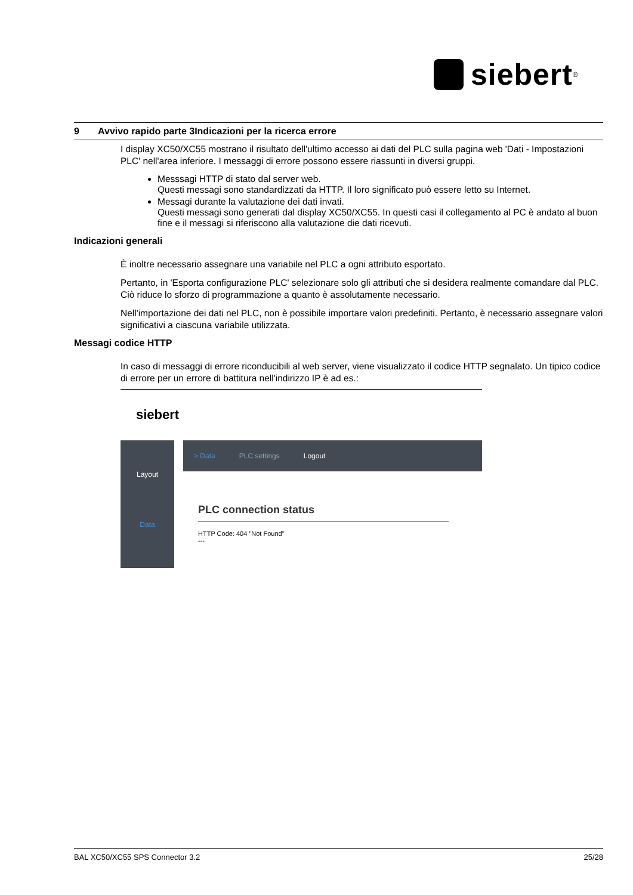siebert<sup>®</sup>
9 Avvivo rapido parte 3Indicazioni per la ricerca errore
I display XC50/XC55 mostrano il risultato dell'ultimo accesso ai dati del PLC sulla pagina web 'Dati - Impostazioni PLC' nell'area inferiore. I messaggi di errore possono essere riassunti in diversi gruppi.
Messsagi HTTP di stato dal server web.
Questi messagi sono standardizzati da HTTP. Il loro significato può essere letto su Internet.
Messagi durante la valutazione dei dati invati.
Questi messagi sono generati dal display XC50/XC55. In questi casi il collegamento al PC è andato al buon fine e il messagi si riferiscono alla valutazione die dati ricevuti.
Indicazioni generali
È inoltre necessario assegnare una variabile nel PLC a ogni attributo esportato.
Pertanto, in 'Esporta configurazione PLC' selezionare solo gli attributi che si desidera realmente comandare dal PLC. Ciò riduce lo sforzo di programmazione a quanto è assolutamente necessario.
Nell'importazione dei dati nel PLC, non è possibile importare valori predefiniti. Pertanto, è necessario assegnare valori significativi a ciascuna variabile utilizzata.
Messagi codice HTTP
In caso di messaggi di errore riconducibili al web server, viene visualizzato il codice HTTP segnalato. Un tipico codice di errore per un errore di battitura nell'indirizzo IP è ad es.:
siebert
Layout
Data
> Data PLC settings Logout
PLC connection status
HTTP Code: 404 "Not Found"
---
BAL XC50/XC55 SPS Connector 3.2 25/28